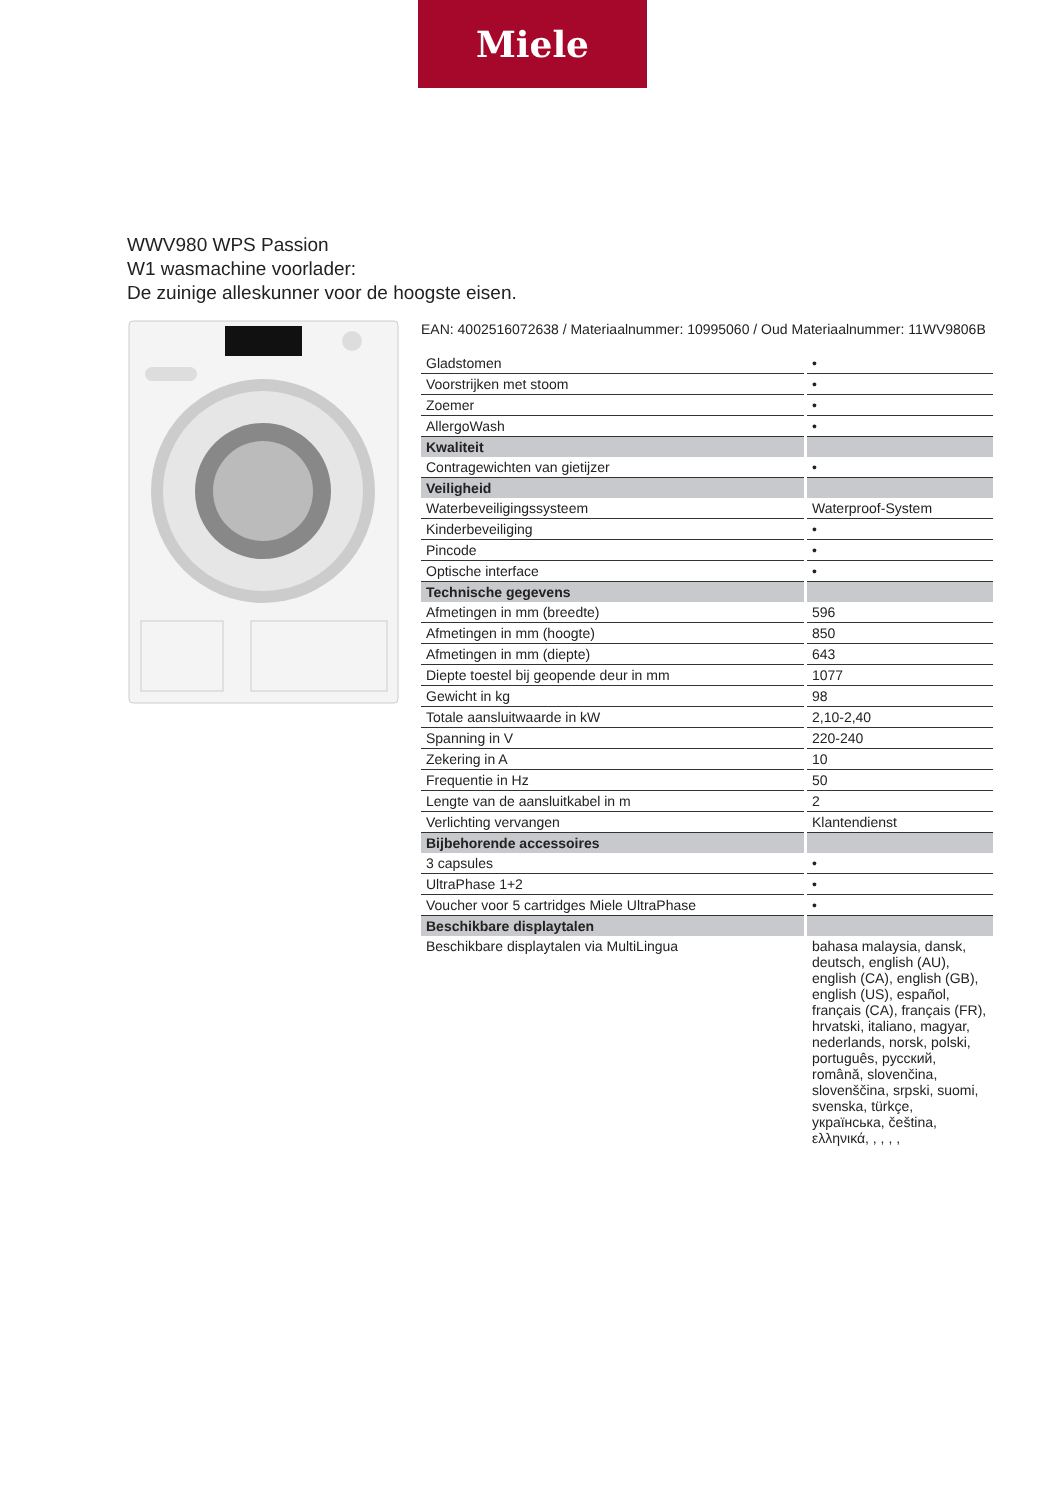Miele
WWV980 WPS Passion
W1 wasmachine voorlader:
De zuinige alleskunner voor de hoogste eisen.
EAN: 4002516072638 / Materiaalnummer: 10995060 / Oud Materiaalnummer: 11WV9806B
| Gladstomen | • |
| Voorstrijken met stoom | • |
| Zoemer | • |
| AllergoWash | • |
| Kwaliteit | |
| Contragewichten van gietijzer | • |
| Veiligheid | |
| Waterbeveiligingssysteem | Waterproof-System |
| Kinderbeveiliging | • |
| Pincode | • |
| Optische interface | • |
| Technische gegevens | |
| Afmetingen in mm (breedte) | 596 |
| Afmetingen in mm (hoogte) | 850 |
| Afmetingen in mm (diepte) | 643 |
| Diepte toestel bij geopende deur in mm | 1077 |
| Gewicht in kg | 98 |
| Totale aansluitwaarde in kW | 2,10-2,40 |
| Spanning in V | 220-240 |
| Zekering in A | 10 |
| Frequentie in Hz | 50 |
| Lengte van de aansluitkabel in m | 2 |
| Verlichting vervangen | Klantendienst |
| Bijbehorende accessoires | |
| 3 capsules | • |
| UltraPhase 1+2 | • |
| Voucher voor 5 cartridges Miele UltraPhase | • |
| Beschikbare displaytalen | |
| Beschikbare displaytalen via MultiLingua | bahasa malaysia, dansk, deutsch, english (AU), english (CA), english (GB), english (US), español, français (CA), français (FR), hrvatski, italiano, magyar, nederlands, norsk, polski, português, русский, română, slovenčina, slovenščina, srpski, suomi, svenska, türkçe, українська, čeština, ελληνικά, , , , , |